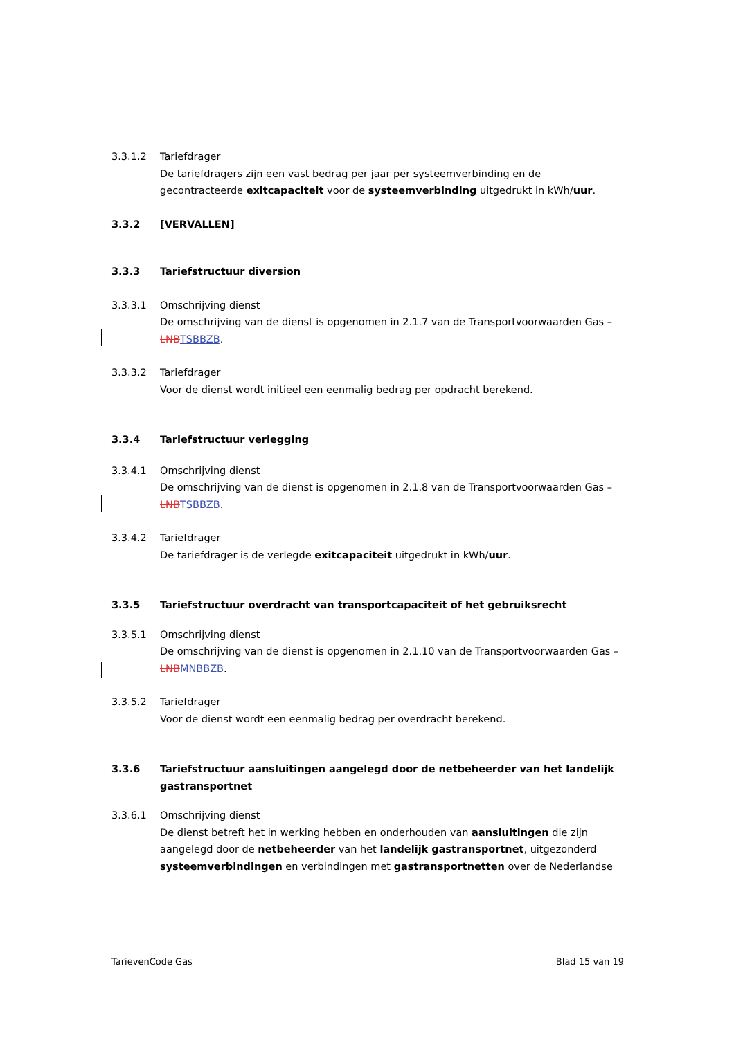3.3.1.2 Tariefdrager
De tariefdragers zijn een vast bedrag per jaar per systeemverbinding en de gecontracteerde exitcapaciteit voor de systeemverbinding uitgedrukt in kWh/uur.
3.3.2 [VERVALLEN]
3.3.3 Tariefstructuur diversion
3.3.3.1 Omschrijving dienst
De omschrijving van de dienst is opgenomen in 2.1.7 van de Transportvoorwaarden Gas – LNB TSB BZB.
3.3.3.2 Tariefdrager
Voor de dienst wordt initieel een eenmalig bedrag per opdracht berekend.
3.3.4 Tariefstructuur verlegging
3.3.4.1 Omschrijving dienst
De omschrijving van de dienst is opgenomen in 2.1.8 van de Transportvoorwaarden Gas – LNB TSB BZB.
3.3.4.2 Tariefdrager
De tariefdrager is de verlegde exitcapaciteit uitgedrukt in kWh/uur.
3.3.5 Tariefstructuur overdracht van transportcapaciteit of het gebruiksrecht
3.3.5.1 Omschrijving dienst
De omschrijving van de dienst is opgenomen in 2.1.10 van de Transportvoorwaarden Gas – LNB MNB BZB.
3.3.5.2 Tariefdrager
Voor de dienst wordt een eenmalig bedrag per overdracht berekend.
3.3.6 Tariefstructuur aansluitingen aangelegd door de netbeheerder van het landelijk gastransportnet
3.3.6.1 Omschrijving dienst
De dienst betreft het in werking hebben en onderhouden van aansluitingen die zijn aangelegd door de netbeheerder van het landelijk gastransportnet, uitgezonderd systeemverbindingen en verbindingen met gastransportnetten over de Nederlandse
TarievenCode Gas Blad 15 van 19